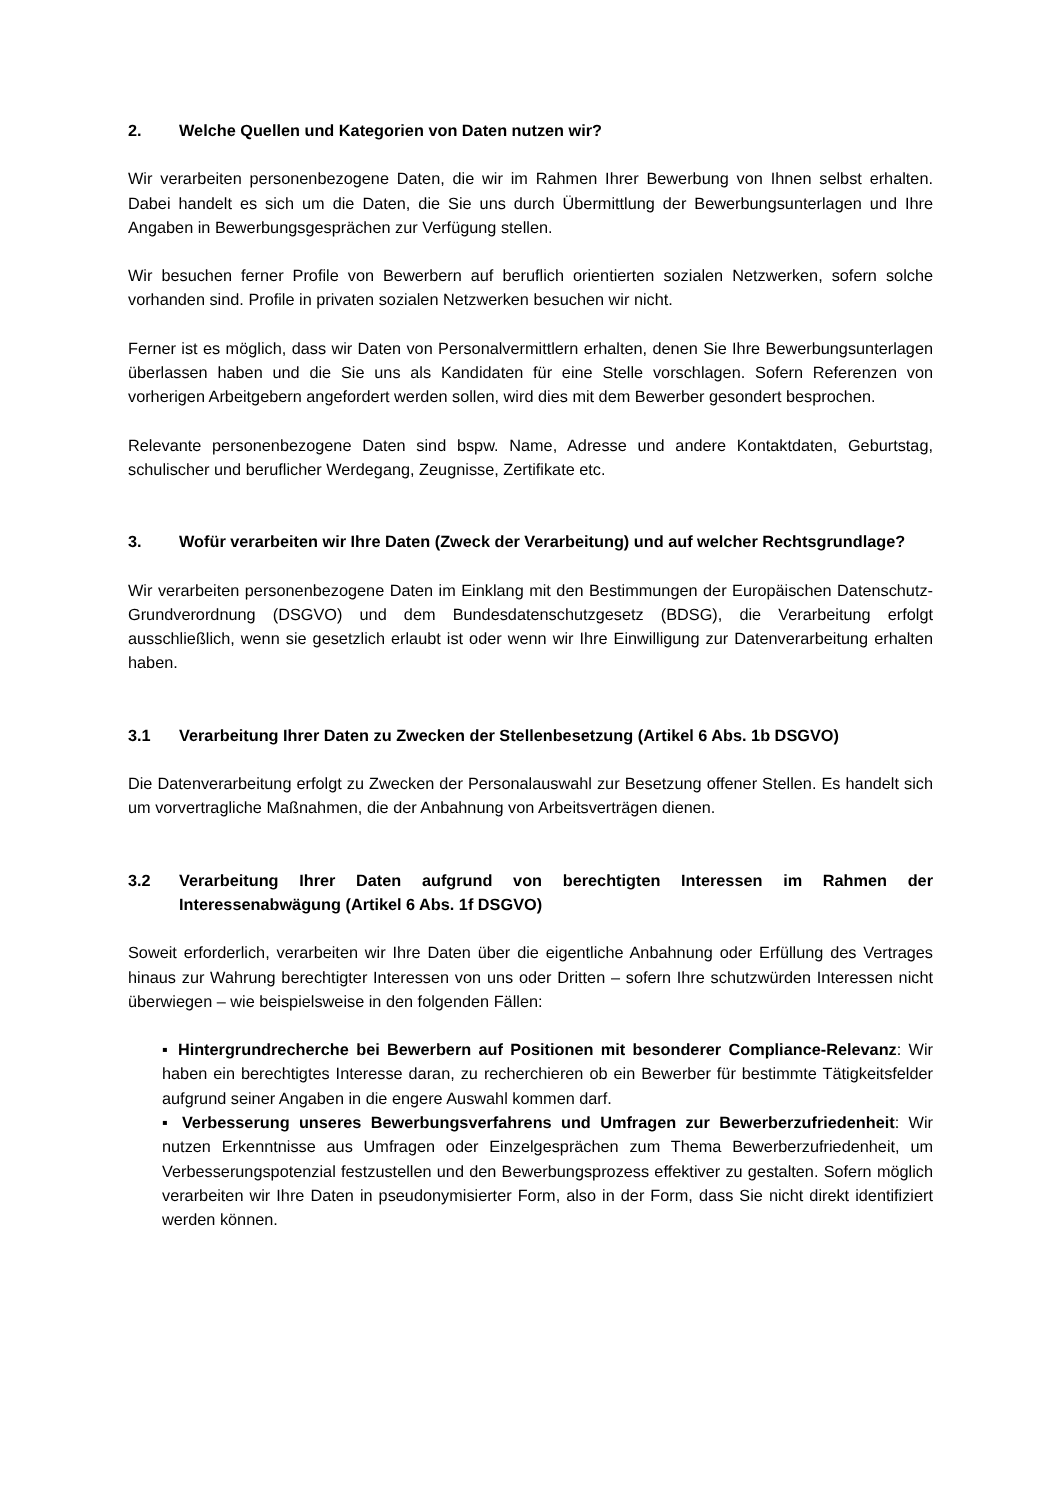2. Welche Quellen und Kategorien von Daten nutzen wir?
Wir verarbeiten personenbezogene Daten, die wir im Rahmen Ihrer Bewerbung von Ihnen selbst erhalten. Dabei handelt es sich um die Daten, die Sie uns durch Übermittlung der Bewerbungsunterlagen und Ihre Angaben in Bewerbungsgesprächen zur Verfügung stellen.
Wir besuchen ferner Profile von Bewerbern auf beruflich orientierten sozialen Netzwerken, sofern solche vorhanden sind. Profile in privaten sozialen Netzwerken besuchen wir nicht.
Ferner ist es möglich, dass wir Daten von Personalvermittlern erhalten, denen Sie Ihre Bewerbungsunterlagen überlassen haben und die Sie uns als Kandidaten für eine Stelle vorschlagen. Sofern Referenzen von vorherigen Arbeitgebern angefordert werden sollen, wird dies mit dem Bewerber gesondert besprochen.
Relevante personenbezogene Daten sind bspw. Name, Adresse und andere Kontaktdaten, Geburtstag, schulischer und beruflicher Werdegang, Zeugnisse, Zertifikate etc.
3. Wofür verarbeiten wir Ihre Daten (Zweck der Verarbeitung) und auf welcher Rechtsgrundlage?
Wir verarbeiten personenbezogene Daten im Einklang mit den Bestimmungen der Europäischen Datenschutz-Grundverordnung (DSGVO) und dem Bundesdatenschutzgesetz (BDSG), die Verarbeitung erfolgt ausschließlich, wenn sie gesetzlich erlaubt ist oder wenn wir Ihre Einwilligung zur Datenverarbeitung erhalten haben.
3.1 Verarbeitung Ihrer Daten zu Zwecken der Stellenbesetzung (Artikel 6 Abs. 1b DSGVO)
Die Datenverarbeitung erfolgt zu Zwecken der Personalauswahl zur Besetzung offener Stellen. Es handelt sich um vorvertragliche Maßnahmen, die der Anbahnung von Arbeitsverträgen dienen.
3.2 Verarbeitung Ihrer Daten aufgrund von berechtigten Interessen im Rahmen der Interessenabwägung (Artikel 6 Abs. 1f DSGVO)
Soweit erforderlich, verarbeiten wir Ihre Daten über die eigentliche Anbahnung oder Erfüllung des Vertrages hinaus zur Wahrung berechtigter Interessen von uns oder Dritten – sofern Ihre schutzwürden Interessen nicht überwiegen – wie beispielsweise in den folgenden Fällen:
▪ Hintergrundrecherche bei Bewerbern auf Positionen mit besonderer Compliance-Relevanz: Wir haben ein berechtigtes Interesse daran, zu recherchieren ob ein Bewerber für bestimmte Tätigkeitsfelder aufgrund seiner Angaben in die engere Auswahl kommen darf.
▪ Verbesserung unseres Bewerbungsverfahrens und Umfragen zur Bewerberzufriedenheit: Wir nutzen Erkenntnisse aus Umfragen oder Einzelgesprächen zum Thema Bewerberzufriedenheit, um Verbesserungspotenzial festzustellen und den Bewerbungsprozess effektiver zu gestalten. Sofern möglich verarbeiten wir Ihre Daten in pseudonymisierter Form, also in der Form, dass Sie nicht direkt identifiziert werden können.